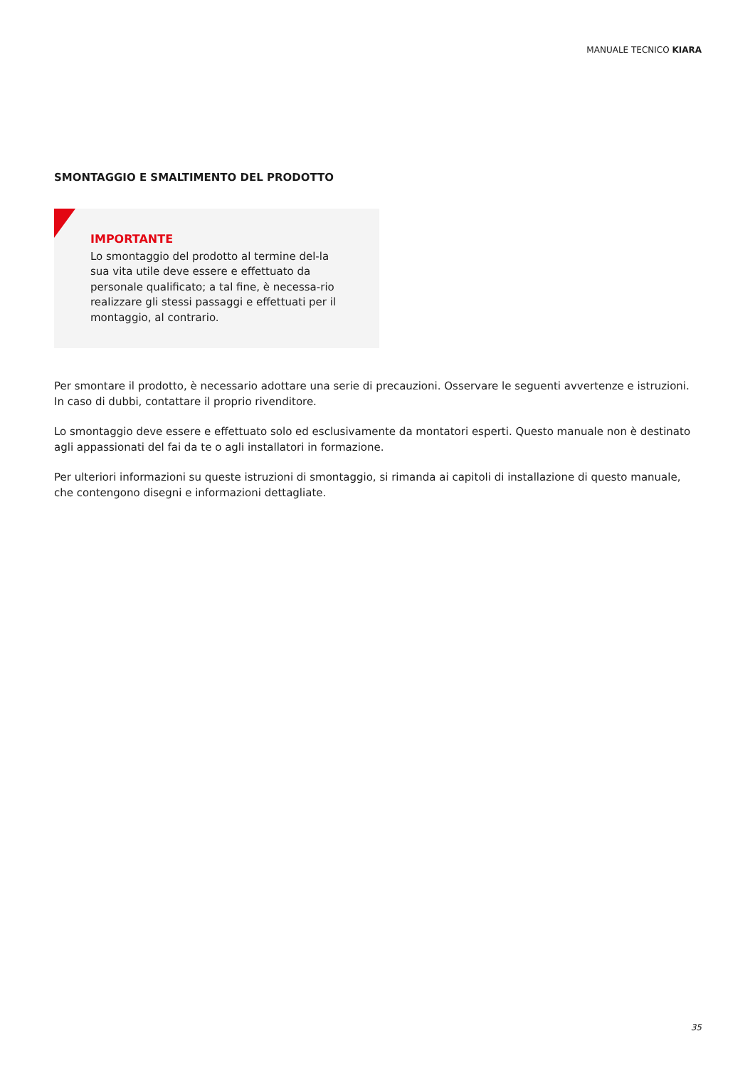MANUALE TECNICO KIARA
SMONTAGGIO E SMALTIMENTO DEL PRODOTTO
IMPORTANTE
Lo smontaggio del prodotto al termine del-la sua vita utile deve essere e effettuato da personale qualificato; a tal fine, è necessa-rio realizzare gli stessi passaggi e effettuati per il montaggio, al contrario.
Per smontare il prodotto, è necessario adottare una serie di precauzioni. Osservare le seguenti avvertenze e istruzioni. In caso di dubbi, contattare il proprio rivenditore.
Lo smontaggio deve essere e effettuato solo ed esclusivamente da montatori esperti. Questo manuale non è destinato agli appassionati del fai da te o agli installatori in formazione.
Per ulteriori informazioni su queste istruzioni di smontaggio, si rimanda ai capitoli di installazione di questo manuale, che contengono disegni e informazioni dettagliate.
35